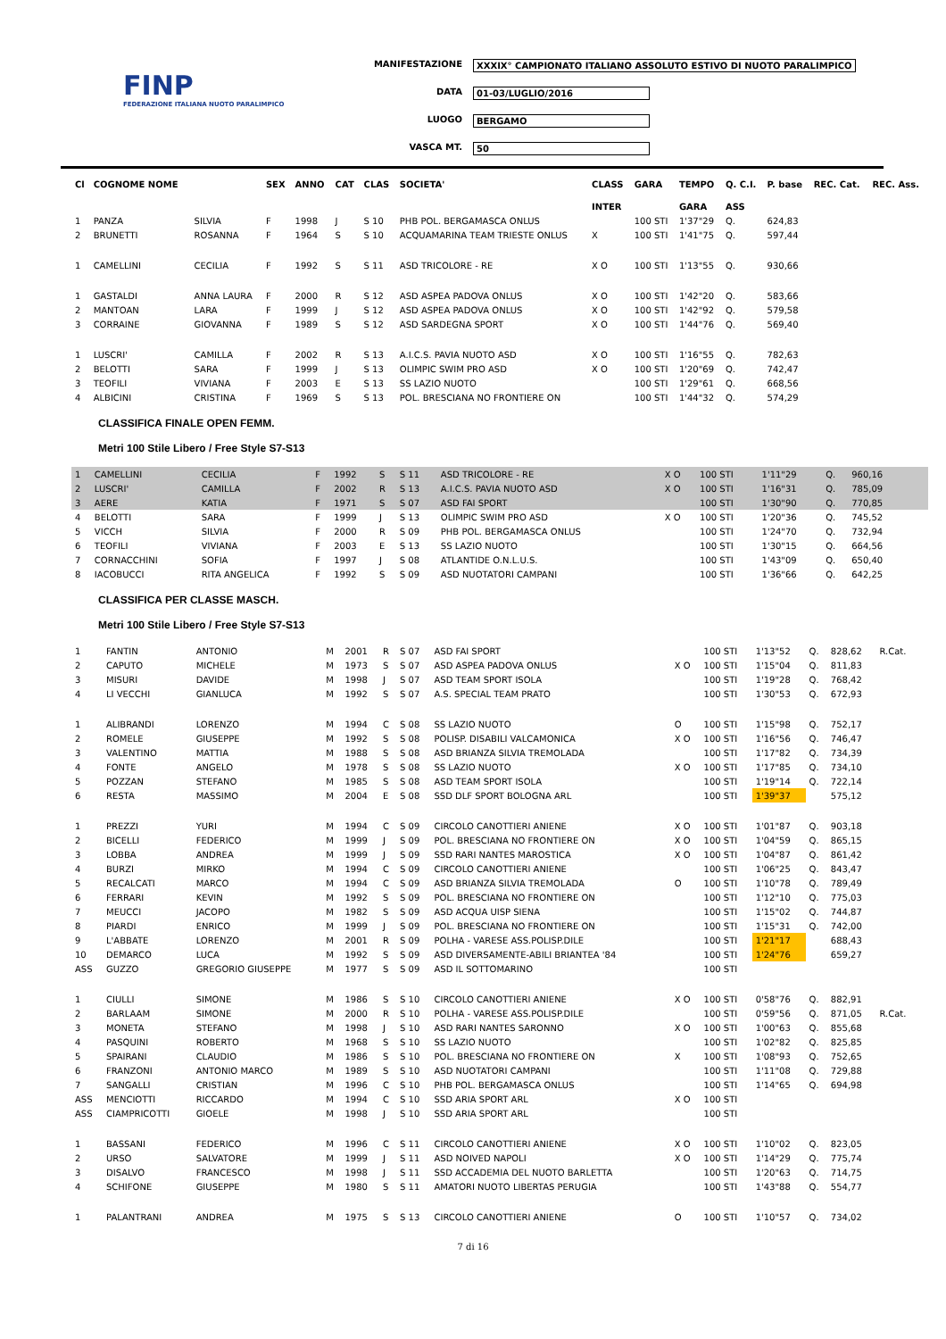FINP
FEDERAZIONE ITALIANA NUOTO PARALIMPICO
MANIFESTAZIONE XXXIX° CAMPIONATO ITALIANO ASSOLUTO ESTIVO DI NUOTO PARALIMPICO
DATA 01-03/LUGLIO/2016
LUOGO BERGAMO
VASCA MT. 50
| Cl | COGNOME NOME | | SEX | ANNO | CAT | CLAS | SOCIETA' | CLASS | GARA | TEMPO | Q. C.I. | P. base | REC. Cat. | REC. Ass. |
| --- | --- | --- | --- | --- | --- | --- | --- | --- | --- | --- | --- | --- | --- | --- |
| | | | | | | | | INTER | | GARA | ASS | | | |
| 1 | PANZA | SILVIA | F | 1998 | J | S 10 | PHB POL. BERGAMASCA ONLUS | | 100 STI | 1'37"29 | Q. | 624,83 | | |
| 2 | BRUNETTI | ROSANNA | F | 1964 | S | S 10 | ACQUAMARINA TEAM TRIESTE ONLUS | X | 100 STI | 1'41"75 | Q. | 597,44 | | |
| 1 | CAMELLINI | CECILIA | F | 1992 | S | S 11 | ASD TRICOLORE - RE | X O | 100 STI | 1'13"55 | Q. | 930,66 | | |
| 1 | GASTALDI | ANNA LAURA | F | 2000 | R | S 12 | ASD ASPEA PADOVA ONLUS | X O | 100 STI | 1'42"20 | Q. | 583,66 | | |
| 2 | MANTOAN | LARA | F | 1999 | J | S 12 | ASD ASPEA PADOVA ONLUS | X O | 100 STI | 1'42"92 | Q. | 579,58 | | |
| 3 | CORRAINE | GIOVANNA | F | 1989 | S | S 12 | ASD SARDEGNA SPORT | X O | 100 STI | 1'44"76 | Q. | 569,40 | | |
| 1 | LUSCRI' | CAMILLA | F | 2002 | R | S 13 | A.I.C.S. PAVIA NUOTO ASD | X O | 100 STI | 1'16"55 | Q. | 782,63 | | |
| 2 | BELOTTI | SARA | F | 1999 | J | S 13 | OLIMPIC SWIM PRO ASD | X O | 100 STI | 1'20"69 | Q. | 742,47 | | |
| 3 | TEOFILI | VIVIANA | F | 2003 | E | S 13 | SS LAZIO NUOTO | | 100 STI | 1'29"61 | Q. | 668,56 | | |
| 4 | ALBICINI | CRISTINA | F | 1969 | S | S 13 | POL. BRESCIANA NO FRONTIERE ON | | 100 STI | 1'44"32 | Q. | 574,29 | | |
CLASSIFICA FINALE OPEN FEMM.
Metri 100 Stile Libero / Free Style S7-S13
| 1 | CAMELLINI | CECILIA | F | 1992 | S | S 11 | ASD TRICOLORE - RE | X O | 100 STI | 1'11"29 | Q. | 960,16 | | |
| 2 | LUSCRI' | CAMILLA | F | 2002 | R | S 13 | A.I.C.S. PAVIA NUOTO ASD | X O | 100 STI | 1'16"31 | Q. | 785,09 | | |
| 3 | AERE | KATIA | F | 1971 | S | S 07 | ASD FAI SPORT | | 100 STI | 1'30"90 | Q. | 770,85 | | |
| 4 | BELOTTI | SARA | F | 1999 | J | S 13 | OLIMPIC SWIM PRO ASD | X O | 100 STI | 1'20"36 | Q. | 745,52 | | |
| 5 | VICCH | SILVIA | F | 2000 | R | S 09 | PHB POL. BERGAMASCA ONLUS | | 100 STI | 1'24"70 | Q. | 732,94 | | |
| 6 | TEOFILI | VIVIANA | F | 2003 | E | S 13 | SS LAZIO NUOTO | | 100 STI | 1'30"15 | Q. | 664,56 | | |
| 7 | CORNACCHINI | SOFIA | F | 1997 | J | S 08 | ATLANTIDE O.N.L.U.S. | | 100 STI | 1'43"09 | Q. | 650,40 | | |
| 8 | IACOBUCCI | RITA ANGELICA | F | 1992 | S | S 09 | ASD NUOTATORI CAMPANI | | 100 STI | 1'36"66 | Q. | 642,25 | | |
CLASSIFICA PER CLASSE MASCH.
Metri 100 Stile Libero / Free Style S7-S13
| 1 | FANTIN | ANTONIO | M | 2001 | R | S 07 | ASD FAI SPORT | | 100 STI | 1'13"52 | Q. | 828,62 | R.Cat. | |
| 2 | CAPUTO | MICHELE | M | 1973 | S | S 07 | ASD ASPEA PADOVA ONLUS | X O | 100 STI | 1'15"04 | Q. | 811,83 | | |
| 3 | MISURI | DAVIDE | M | 1998 | J | S 07 | ASD TEAM SPORT ISOLA | | 100 STI | 1'19"28 | Q. | 768,42 | | |
| 4 | LI VECCHI | GIANLUCA | M | 1992 | S | S 07 | A.S. SPECIAL TEAM PRATO | | 100 STI | 1'30"53 | Q. | 672,93 | | |
| 1 | ALIBRANDI | LORENZO | M | 1994 | C | S 08 | SS LAZIO NUOTO | O | 100 STI | 1'15"98 | Q. | 752,17 | | |
| 2 | ROMELE | GIUSEPPE | M | 1992 | S | S 08 | POLISP. DISABILI VALCAMONICA | X O | 100 STI | 1'16"56 | Q. | 746,47 | | |
| 3 | VALENTINO | MATTIA | M | 1988 | S | S 08 | ASD BRIANZA SILVIA TREMOLADA | | 100 STI | 1'17"82 | Q. | 734,39 | | |
| 4 | FONTE | ANGELO | M | 1978 | S | S 08 | SS LAZIO NUOTO | X O | 100 STI | 1'17"85 | Q. | 734,10 | | |
| 5 | POZZAN | STEFANO | M | 1985 | S | S 08 | ASD TEAM SPORT ISOLA | | 100 STI | 1'19"14 | Q. | 722,14 | | |
| 6 | RESTA | MASSIMO | M | 2004 | E | S 08 | SSD DLF SPORT BOLOGNA ARL | | 100 STI | 1'39"37 | | 575,12 | | |
| 1 | PREZZI | YURI | M | 1994 | C | S 09 | CIRCOLO CANOTTIERI ANIENE | X O | 100 STI | 1'01"87 | Q. | 903,18 | | |
| 2 | BICELLI | FEDERICO | M | 1999 | J | S 09 | POL. BRESCIANA NO FRONTIERE ON | X O | 100 STI | 1'04"59 | Q. | 865,15 | | |
| 3 | LOBBA | ANDREA | M | 1999 | J | S 09 | SSD RARI NANTES MAROSTICA | X O | 100 STI | 1'04"87 | Q. | 861,42 | | |
| 4 | BURZI | MIRKO | M | 1994 | C | S 09 | CIRCOLO CANOTTIERI ANIENE | | 100 STI | 1'06"25 | Q. | 843,47 | | |
| 5 | RECALCATI | MARCO | M | 1994 | C | S 09 | ASD BRIANZA SILVIA TREMOLADA | O | 100 STI | 1'10"78 | Q. | 789,49 | | |
| 6 | FERRARI | KEVIN | M | 1992 | S | S 09 | POL. BRESCIANA NO FRONTIERE ON | | 100 STI | 1'12"10 | Q. | 775,03 | | |
| 7 | MEUCCI | JACOPO | M | 1982 | S | S 09 | ASD ACQUA UISP SIENA | | 100 STI | 1'15"02 | Q. | 744,87 | | |
| 8 | PIARDI | ENRICO | M | 1999 | J | S 09 | POL. BRESCIANA NO FRONTIERE ON | | 100 STI | 1'15"31 | Q. | 742,00 | | |
| 9 | L'ABBATE | LORENZO | M | 2001 | R | S 09 | POLHA - VARESE ASS.POLISP.DILE | | 100 STI | 1'21"17 | | 688,43 | | |
| 10 | DEMARCO | LUCA | M | 1992 | S | S 09 | ASD DIVERSAMENTE-ABILI BRIANTEA '84 | | 100 STI | 1'24"76 | | 659,27 | | |
| ASS | GUZZO | GREGORIO GIUSEPPE | M | 1977 | S | S 09 | ASD IL SOTTOMARINO | | 100 STI | | | | | |
| 1 | CIULLI | SIMONE | M | 1986 | S | S 10 | CIRCOLO CANOTTIERI ANIENE | X O | 100 STI | 0'58"76 | Q. | 882,91 | | |
| 2 | BARLAAM | SIMONE | M | 2000 | R | S 10 | POLHA - VARESE ASS.POLISP.DILE | | 100 STI | 0'59"56 | Q. | 871,05 | R.Cat. | |
| 3 | MONETA | STEFANO | M | 1998 | J | S 10 | ASD RARI NANTES SARONNO | X O | 100 STI | 1'00"63 | Q. | 855,68 | | |
| 4 | PASQUINI | ROBERTO | M | 1968 | S | S 10 | SS LAZIO NUOTO | | 100 STI | 1'02"82 | Q. | 825,85 | | |
| 5 | SPAIRANI | CLAUDIO | M | 1986 | S | S 10 | POL. BRESCIANA NO FRONTIERE ON | X | 100 STI | 1'08"93 | Q. | 752,65 | | |
| 6 | FRANZONI | ANTONIO MARCO | M | 1989 | S | S 10 | ASD NUOTATORI CAMPANI | | 100 STI | 1'11"08 | Q. | 729,88 | | |
| 7 | SANGALLI | CRISTIAN | M | 1996 | C | S 10 | PHB POL. BERGAMASCA ONLUS | | 100 STI | 1'14"65 | Q. | 694,98 | | |
| ASS | MENCIOTTI | RICCARDO | M | 1994 | C | S 10 | SSD ARIA SPORT ARL | X O | 100 STI | | | | | |
| ASS | CIAMPRICOTTI | GIOELE | M | 1998 | J | S 10 | SSD ARIA SPORT ARL | | 100 STI | | | | | |
| 1 | BASSANI | FEDERICO | M | 1996 | C | S 11 | CIRCOLO CANOTTIERI ANIENE | X O | 100 STI | 1'10"02 | Q. | 823,05 | | |
| 2 | URSO | SALVATORE | M | 1999 | J | S 11 | ASD NOIVED NAPOLI | X O | 100 STI | 1'14"29 | Q. | 775,74 | | |
| 3 | DISALVO | FRANCESCO | M | 1998 | J | S 11 | SSD ACCADEMIA DEL NUOTO BARLETTA | | 100 STI | 1'20"63 | Q. | 714,75 | | |
| 4 | SCHIFONE | GIUSEPPE | M | 1980 | S | S 11 | AMATORI NUOTO LIBERTAS PERUGIA | | 100 STI | 1'43"88 | Q. | 554,77 | | |
| 1 | PALANTRANI | ANDREA | M | 1975 | S | S 13 | CIRCOLO CANOTTIERI ANIENE | O | 100 STI | 1'10"57 | Q. | 734,02 | | |
7 di 16